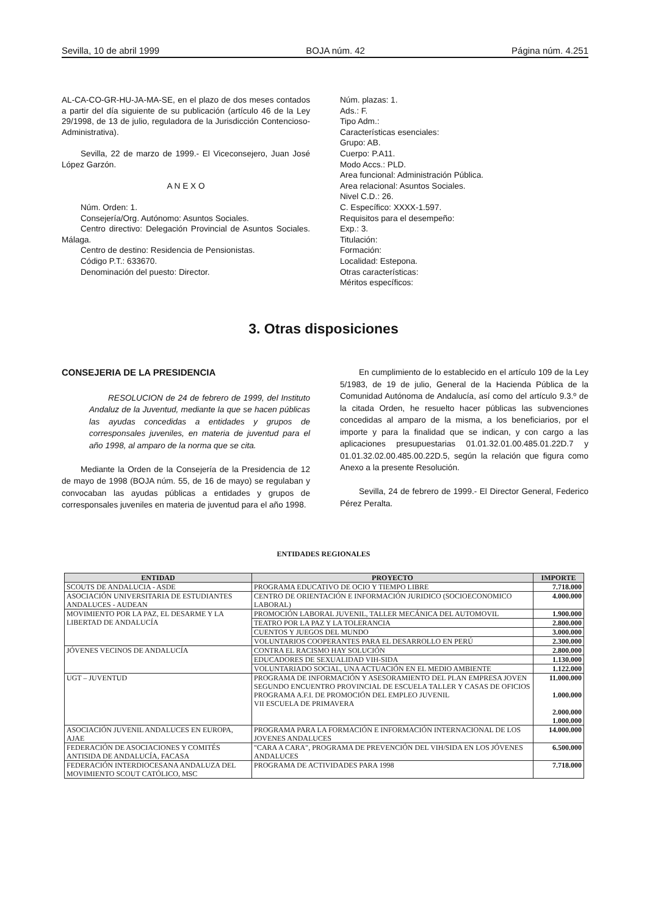Sevilla, 10 de abril 1999 BOJA núm. 42 Página núm. 4.251
AL-CA-CO-GR-HU-JA-MA-SE, en el plazo de dos meses contados a partir del día siguiente de su publicación (artículo 46 de la Ley 29/1998, de 13 de julio, reguladora de la Jurisdicción Contencioso-Administrativa).
Sevilla, 22 de marzo de 1999.- El Viceconsejero, Juan José López Garzón.
A N E X O
Núm. Orden: 1.
Consejería/Org. Autónomo: Asuntos Sociales.
Centro directivo: Delegación Provincial de Asuntos Sociales. Málaga.
Centro de destino: Residencia de Pensionistas.
Código P.T.: 633670.
Denominación del puesto: Director.
Núm. plazas: 1.
Ads.: F.
Tipo Adm.:
Características esenciales:
Grupo: AB.
Cuerpo: P.A11.
Modo Accs.: PLD.
Area funcional: Administración Pública.
Area relacional: Asuntos Sociales.
Nivel C.D.: 26.
C. Específico: XXXX-1.597.
Requisitos para el desempeño:
Exp.: 3.
Titulación:
Formación:
Localidad: Estepona.
Otras características:
Méritos específicos:
3. Otras disposiciones
CONSEJERIA DE LA PRESIDENCIA
RESOLUCION de 24 de febrero de 1999, del Instituto Andaluz de la Juventud, mediante la que se hacen públicas las ayudas concedidas a entidades y grupos de corresponsales juveniles, en materia de juventud para el año 1998, al amparo de la norma que se cita.
Mediante la Orden de la Consejería de la Presidencia de 12 de mayo de 1998 (BOJA núm. 55, de 16 de mayo) se regulaban y convocaban las ayudas públicas a entidades y grupos de corresponsales juveniles en materia de juventud para el año 1998.
En cumplimiento de lo establecido en el artículo 109 de la Ley 5/1983, de 19 de julio, General de la Hacienda Pública de la Comunidad Autónoma de Andalucía, así como del artículo 9.3.º de la citada Orden, he resuelto hacer públicas las subvenciones concedidas al amparo de la misma, a los beneficiarios, por el importe y para la finalidad que se indican, y con cargo a las aplicaciones presupuestarias 01.01.32.01.00.485.01.22D.7 y 01.01.32.02.00.485.00.22D.5, según la relación que figura como Anexo a la presente Resolución.
Sevilla, 24 de febrero de 1999.- El Director General, Federico Pérez Peralta.
ENTIDADES REGIONALES
| ENTIDAD | PROYECTO | IMPORTE |
| --- | --- | --- |
| SCOUTS DE ANDALUCIA - ASDE | PROGRAMA EDUCATIVO DE OCIO Y TIEMPO LIBRE | 7.718.000 |
| ASOCIACIÓN UNIVERSITARIA DE ESTUDIANTES ANDALUCES - AUDEAN | CENTRO DE ORIENTACIÓN E INFORMACIÓN JURIDICO (SOCIOECONOMICO LABORAL) | 4.000.000 |
| MOVIMIENTO POR LA PAZ, EL DESARME Y LA LIBERTAD DE ANDALUCÍA | PROMOCIÓN LABORAL JUVENIL, TALLER MECÁNICA DEL AUTOMOVIL | 1.900.000 |
| | TEATRO POR LA PAZ Y LA TOLERANCIA | 2.800.000 |
| | CUENTOS Y JUEGOS DEL MUNDO | 3.000.000 |
| | VOLUNTARIOS COOPERANTES PARA EL DESARROLLO EN PERÚ | 2.300.000 |
| JÓVENES VECINOS DE ANDALUCÍA | CONTRA EL RACISMO HAY SOLUCIÓN | 2.800.000 |
| | EDUCADORES DE SEXUALIDAD VIH-SIDA | 1.130.000 |
| | VOLUNTARIADO SOCIAL, UNA ACTUACIÓN EN EL MEDIO AMBIENTE | 1.122.000 |
| UGT – JUVENTUD | PROGRAMA DE INFORMACIÓN Y ASESORAMIENTO DEL PLAN EMPRESA JOVEN SEGUNDO ENCUENTRO PROVINCIAL DE ESCUELA TALLER Y CASAS DE OFICIOS PROGRAMA A.F.I. DE PROMOCIÓN DEL EMPLEO JUVENIL VII ESCUELA DE PRIMAVERA | 11.000.000 1.000.000 2.000.000 1.000.000 |
| ASOCIACIÓN JUVENIL ANDALUCES EN EUROPA, AJAE | PROGRAMA PARA LA FORMACIÓN E INFORMACIÓN INTERNACIONAL DE LOS JOVENES ANDALUCES | 14.000.000 |
| FEDERACIÓN DE ASOCIACIONES Y COMITÉS ANTISIDA DE ANDALUCÍA, FACASA | "CARA A CARA", PROGRAMA DE PREVENCIÓN DEL VIH/SIDA EN LOS JÓVENES ANDALUCES | 6.500.000 |
| FEDERACIÓN INTERDIOCESANA ANDALUZA DEL MOVIMIENTO SCOUT CATÓLICO, MSC | PROGRAMA DE ACTIVIDADES PARA 1998 | 7.718.000 |